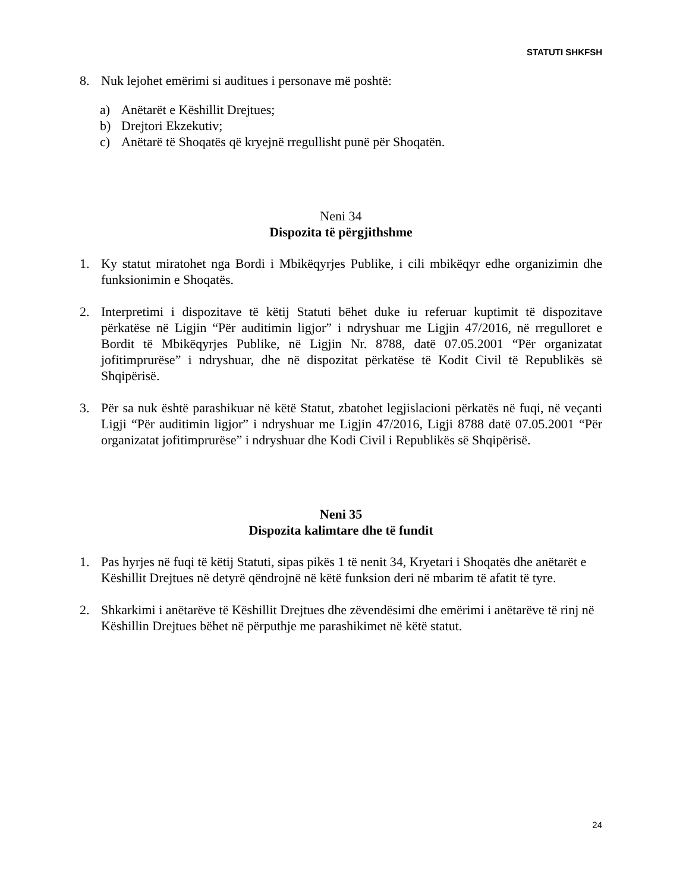STATUTI SHKFSH
8. Nuk lejohet emërimi si auditues i personave më poshtë:
a) Anëtarët e Këshillit Drejtues;
b) Drejtori Ekzekutiv;
c) Anëtarë të Shoqatës që kryejnë rregullisht punë për Shoqatën.
Neni 34
Dispozita të përgjithshme
1. Ky statut miratohet nga Bordi i Mbikëqyrjes Publike, i cili mbikëqyr edhe organizimin dhe funksionimin e Shoqatës.
2. Interpretimi i dispozitave të këtij Statuti bëhet duke iu referuar kuptimit të dispozitave përkatëse në Ligjin “Për auditimin ligjor” i ndryshuar me Ligjin 47/2016, në rregulloret e Bordit të Mbikëqyrjes Publike, në Ligjin Nr. 8788, datë 07.05.2001 “Për organizatat jofitimprurëse” i ndryshuar, dhe në dispozitat përkatëse të Kodit Civil të Republikës së Shqipërisë.
3. Për sa nuk është parashikuar në këtë Statut, zbatohet legjislacioni përkatës në fuqi, në veçanti Ligji “Për auditimin ligjor” i ndryshuar me Ligjin 47/2016, Ligji 8788 datë 07.05.2001 “Për organizatat jofitimprurëse” i ndryshuar dhe Kodi Civil i Republikës së Shqipërisë.
Neni 35
Dispozita kalimtare dhe të fundit
1. Pas hyrjes në fuqi të këtij Statuti, sipas pikës 1 të nenit 34, Kryetari i Shoqatës dhe anëtarët e Këshillit Drejtues në detyrë qëndrojnë në këtë funksion deri në mbarim të afatit të tyre.
2. Shkarkimi i anëtarëve të Këshillit Drejtues dhe zëvendësimi dhe emërimi i anëtarëve të rinj në Këshillin Drejtues bëhet në përputhje me parashikimet në këtë statut.
24